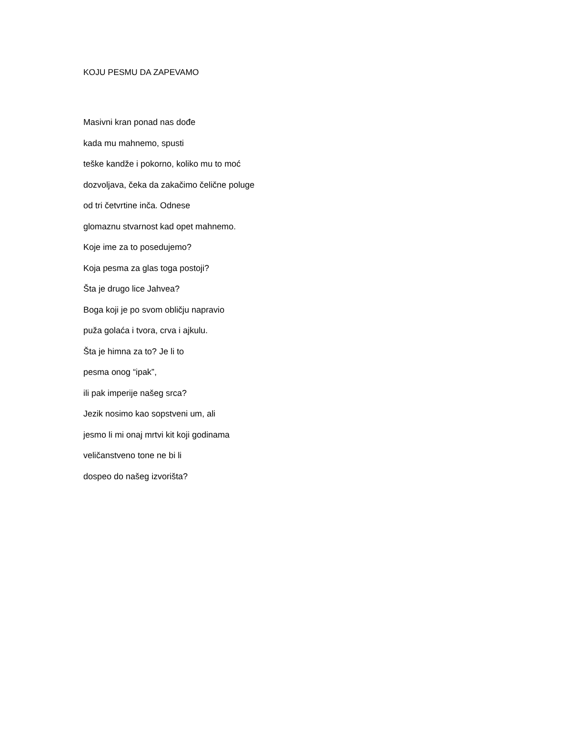KOJU PESMU DA ZAPEVAMO
Masivni kran ponad nas dođe
kada mu mahnemo, spusti
teške kandže i pokorno, koliko mu to moć
dozvoljava, čeka da zakačimo čelične poluge
od tri četvrtine inča. Odnese
glomaznu stvarnost kad opet mahnemo.
Koje ime za to posedujemo?
Koja pesma za glas toga postoji?
Šta je drugo lice Jahvea?
Boga koji je po svom obličju napravio
puža golaća i tvora, crva i ajkulu.
Šta je himna za to? Je li to
pesma onog “ipak”,
ili pak imperije našeg srca?
Jezik nosimo kao sopstveni um, ali
jesmo li mi onaj mrtvi kit koji godinama
veličanstveno tone ne bi li
dospeo do našeg izvorišta?